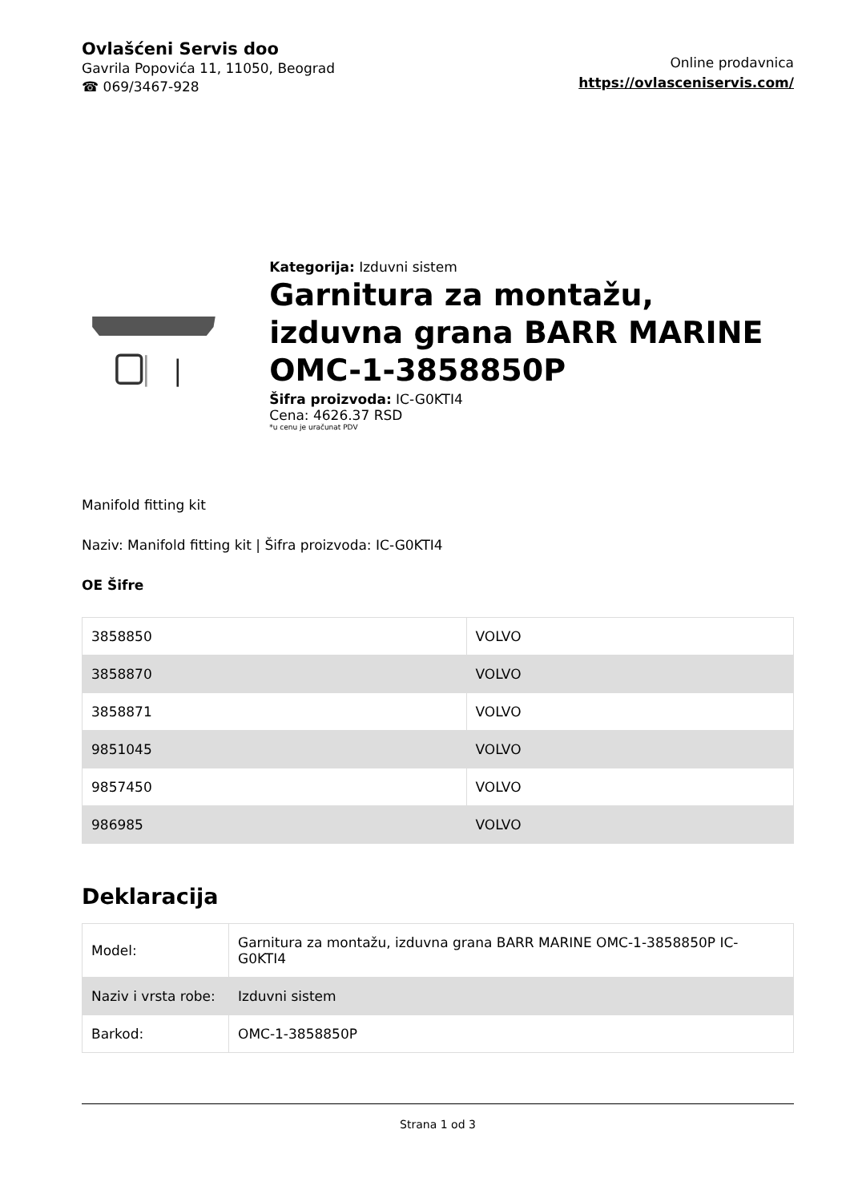Ovlašćeni Servis doo
Gavrila Popovića 11, 11050, Beograd
☎ 069/3467-928
Online prodavnica
https://ovlasceniservis.com/
Kategorija: Izduvni sistem
Garnitura za montažu, izduvna grana BARR MARINE OMC-1-3858850P
Šifra proizvoda: IC-G0KTI4
Cena: 4626.37 RSD
*u cenu je uračunat PDV
Manifold fitting kit
Naziv: Manifold fitting kit | Šifra proizvoda: IC-G0KTI4
OE Šifre
| 3858850 | VOLVO |
| 3858870 | VOLVO |
| 3858871 | VOLVO |
| 9851045 | VOLVO |
| 9857450 | VOLVO |
| 986985 | VOLVO |
Deklaracija
| Model: | Garnitura za montažu, izduvna grana BARR MARINE OMC-1-3858850P IC-G0KTI4 |
| Naziv i vrsta robe: | Izduvni sistem |
| Barkod: | OMC-1-3858850P |
Strana 1 od 3